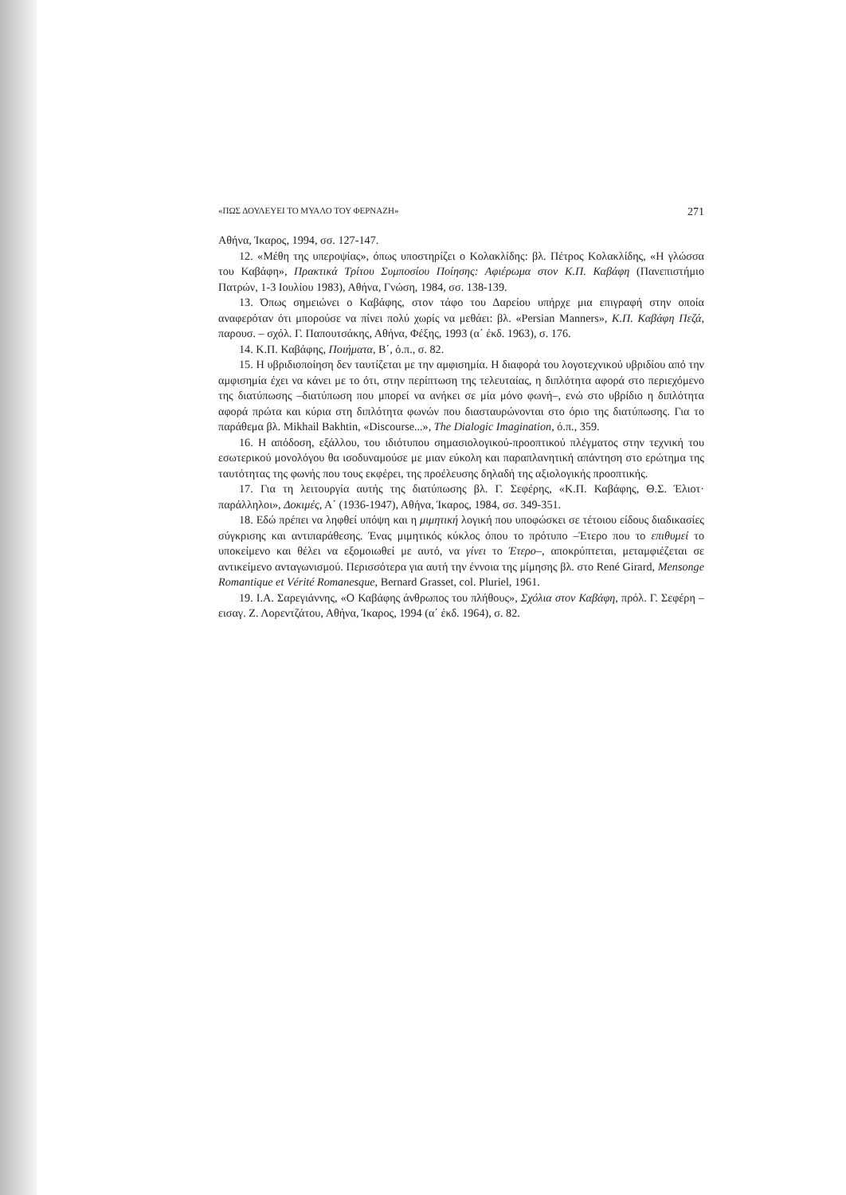«ΠΩΣ ΔΟΥΛΕΥΕΙ ΤΟ ΜΥΑΛΟ ΤΟΥ ΦΕΡΝΑΖΗ» 271
Αθήνα, Ίκαρος, 1994, σσ. 127-147.
12. «Μέθη της υπεροψίας», όπως υποστηρίζει ο Κολακλίδης: βλ. Πέτρος Κολακλίδης, «Η γλώσσα του Καβάφη», Πρακτικά Τρίτου Συμποσίου Ποίησης: Αφιέρωμα στον Κ.Π. Καβάφη (Πανεπιστήμιο Πατρών, 1-3 Ιουλίου 1983), Αθήνα, Γνώση, 1984, σσ. 138-139.
13. Όπως σημειώνει ο Καβάφης, στον τάφο του Δαρείου υπήρχε μια επιγραφή στην οποία αναφερόταν ότι μπορούσε να πίνει πολύ χωρίς να μεθάει: βλ. «Persian Manners», Κ.Π. Καβάφη Πεζά, παρουσ. – σχόλ. Γ. Παπουτσάκης, Αθήνα, Φέξης, 1993 (α΄ έκδ. 1963), σ. 176.
14. Κ.Π. Καβάφης, Ποιήματα, Β΄, ό.π., σ. 82.
15. Η υβριδιοποίηση δεν ταυτίζεται με την αμφισημία. Η διαφορά του λογοτεχνικού υβριδίου από την αμφισημία έχει να κάνει με το ότι, στην περίπτωση της τελευταίας, η διπλότητα αφορά στο περιεχόμενο της διατύπωσης –διατύπωση που μπορεί να ανήκει σε μία μόνο φωνή–, ενώ στο υβρίδιο η διπλότητα αφορά πρώτα και κύρια στη διπλότητα φωνών που διασταυρώνονται στο όριο της διατύπωσης. Για το παράθεμα βλ. Mikhail Bakhtin, «Discourse...», The Dialogic Imagination, ό.π., 359.
16. Η απόδοση, εξάλλου, του ιδιότυπου σημασιολογικού-προοπτικού πλέγματος στην τεχνική του εσωτερικού μονολόγου θα ισοδυναμούσε με μιαν εύκολη και παραπλανητική απάντηση στο ερώτημα της ταυτότητας της φωνής που τους εκφέρει, της προέλευσης δηλαδή της αξιολογικής προοπτικής.
17. Για τη λειτουργία αυτής της διατύπωσης βλ. Γ. Σεφέρης, «Κ.Π. Καβάφης, Θ.Σ. Έλιοτ· παράλληλοι», Δοκιμές, Α΄ (1936-1947), Αθήνα, Ίκαρος, 1984, σσ. 349-351.
18. Εδώ πρέπει να ληφθεί υπόψη και η μιμητική λογική που υποφώσκει σε τέτοιου είδους διαδικασίες σύγκρισης και αντιπαράθεσης. Ένας μιμητικός κύκλος όπου το πρότυπο –Έτερο που το επιθυμεί το υποκείμενο και θέλει να εξομοιωθεί με αυτό, να γίνει το Έτερο–, αποκρύπτεται, μεταμφιέζεται σε αντικείμενο ανταγωνισμού. Περισσότερα για αυτή την έννοια της μίμησης βλ. στο René Girard, Mensonge Romantique et Vérité Romanesque, Bernard Grasset, col. Pluriel, 1961.
19. Ι.Α. Σαρεγιάννης, «Ο Καβάφης άνθρωπος του πλήθους», Σχόλια στον Καβάφη, πρόλ. Γ. Σεφέρη – εισαγ. Ζ. Λορεντζάτου, Αθήνα, Ίκαρος, 1994 (α΄ έκδ. 1964), σ. 82.